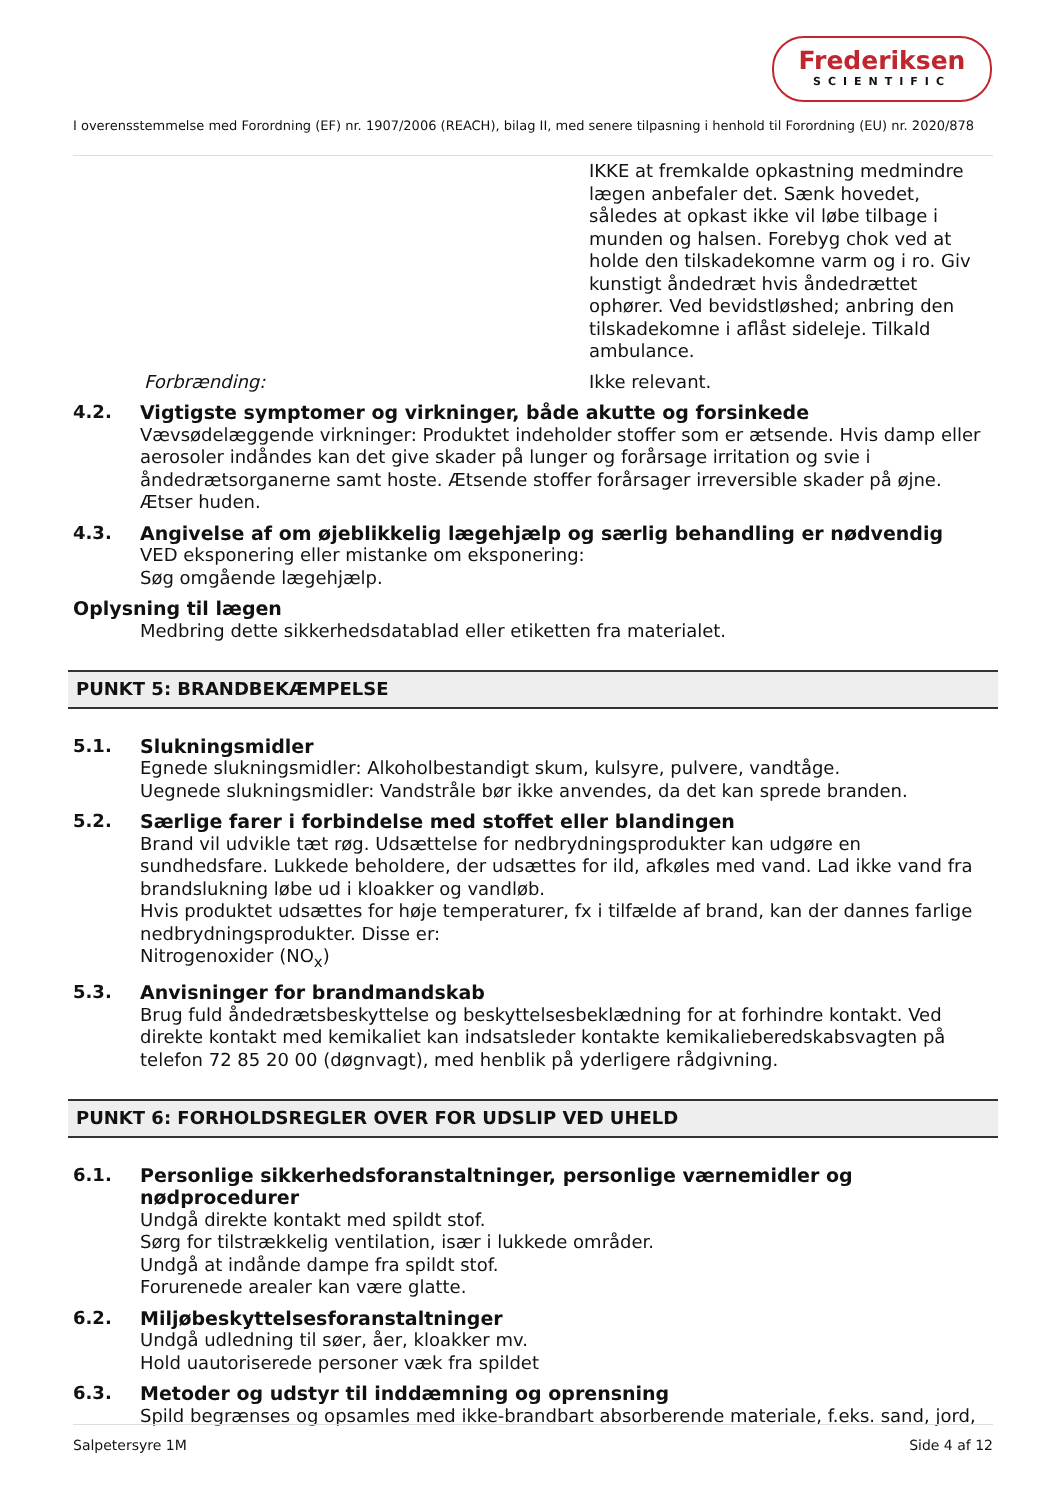Frederiksen
SCIENTIFIC
I overensstemmelse med Forordning (EF) nr. 1907/2006 (REACH), bilag II, med senere tilpasning i henhold til Forordning (EU) nr. 2020/878
IKKE at fremkalde opkastning medmindre lægen anbefaler det. Sænk hovedet, således at opkast ikke vil løbe tilbage i munden og halsen. Forebyg chok ved at holde den tilskadekomne varm og i ro. Giv kunstigt åndedræt hvis åndedrættet ophører. Ved bevidstløshed; anbring den tilskadekomne i aflåst sideleje. Tilkald ambulance.
Forbrænding: Ikke relevant.
4.2. Vigtigste symptomer og virkninger, både akutte og forsinkede
Vævsødelæggende virkninger: Produktet indeholder stoffer som er ætsende. Hvis damp eller aerosoler indåndes kan det give skader på lunger og forårsage irritation og svie i åndedrætsorganerne samt hoste. Ætsende stoffer forårsager irreversible skader på øjne. Ætser huden.
4.3. Angivelse af om øjeblikkelig lægehjælp og særlig behandling er nødvendig
VED eksponering eller mistanke om eksponering:
Søg omgående lægehjælp.
Oplysning til lægen
Medbring dette sikkerhedsdatablad eller etiketten fra materialet.
PUNKT 5: BRANDBEKÆMPELSE
5.1. Slukningsmidler
Egnede slukningsmidler: Alkoholbestandigt skum, kulsyre, pulvere, vandtåge.
Uegnede slukningsmidler: Vandstråle bør ikke anvendes, da det kan sprede branden.
5.2. Særlige farer i forbindelse med stoffet eller blandingen
Brand vil udvikle tæt røg. Udsættelse for nedbrydningsprodukter kan udgøre en sundhedsfare. Lukkede beholdere, der udsættes for ild, afkøles med vand. Lad ikke vand fra brandslukning løbe ud i kloakker og vandløb.
Hvis produktet udsættes for høje temperaturer, fx i tilfælde af brand, kan der dannes farlige nedbrydningsprodukter. Disse er:
Nitrogenoxider (NO<sub>x</sub>)
5.3. Anvisninger for brandmandskab
Brug fuld åndedrætsbeskyttelse og beskyttelsesbeklædning for at forhindre kontakt. Ved direkte kontakt med kemikaliet kan indsatsleder kontakte kemikalieberedskabsvagten på telefon 72 85 20 00 (døgnvagt), med henblik på yderligere rådgivning.
PUNKT 6: FORHOLDSREGLER OVER FOR UDSLIP VED UHELD
6.1. Personlige sikkerhedsforanstaltninger, personlige værnemidler og nødprocedurer
Undgå direkte kontakt med spildt stof.
Sørg for tilstrækkelig ventilation, især i lukkede områder.
Undgå at indånde dampe fra spildt stof.
Forurenede arealer kan være glatte.
6.2. Miljøbeskyttelsesforanstaltninger
Undgå udledning til søer, åer, kloakker mv.
Hold uautoriserede personer væk fra spildet
6.3. Metoder og udstyr til inddæmning og oprensning
Spild begrænses og opsamles med ikke-brandbart absorberende materiale, f.eks. sand, jord,
Salpetersyre 1M Side 4 af 12